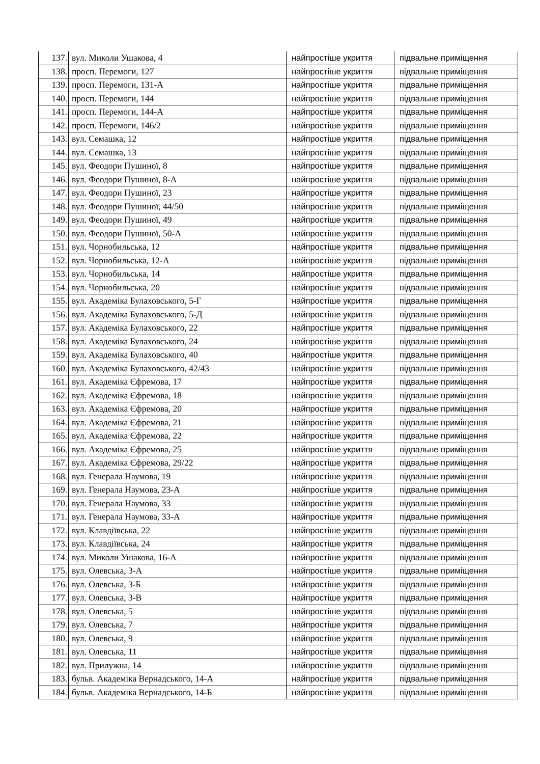| 137. | вул. Миколи Ушакова, 4 | найпростіше укриття | підвальне приміщення |
| 138. | просп. Перемоги, 127 | найпростіше укриття | підвальне приміщення |
| 139. | просп. Перемоги, 131-А | найпростіше укриття | підвальне приміщення |
| 140. | просп. Перемоги, 144 | найпростіше укриття | підвальне приміщення |
| 141. | просп. Перемоги, 144-А | найпростіше укриття | підвальне приміщення |
| 142. | просп. Перемоги, 146/2 | найпростіше укриття | підвальне приміщення |
| 143. | вул. Семашка, 12 | найпростіше укриття | підвальне приміщення |
| 144. | вул. Семашка, 13 | найпростіше укриття | підвальне приміщення |
| 145. | вул. Феодори Пушиної, 8 | найпростіше укриття | підвальне приміщення |
| 146. | вул. Феодори Пушиної, 8-А | найпростіше укриття | підвальне приміщення |
| 147. | вул. Феодори Пушиної, 23 | найпростіше укриття | підвальне приміщення |
| 148. | вул. Феодори Пушиної, 44/50 | найпростіше укриття | підвальне приміщення |
| 149. | вул. Феодори Пушиної, 49 | найпростіше укриття | підвальне приміщення |
| 150. | вул. Феодори Пушиної, 50-А | найпростіше укриття | підвальне приміщення |
| 151. | вул. Чорнобильська, 12 | найпростіше укриття | підвальне приміщення |
| 152. | вул. Чорнобильська, 12-А | найпростіше укриття | підвальне приміщення |
| 153. | вул. Чорнобильська, 14 | найпростіше укриття | підвальне приміщення |
| 154. | вул. Чорнобильська, 20 | найпростіше укриття | підвальне приміщення |
| 155. | вул. Академіка Булаховського, 5-Г | найпростіше укриття | підвальне приміщення |
| 156. | вул. Академіка Булаховського, 5-Д | найпростіше укриття | підвальне приміщення |
| 157. | вул. Академіка Булаховського, 22 | найпростіше укриття | підвальне приміщення |
| 158. | вул. Академіка Булаховського, 24 | найпростіше укриття | підвальне приміщення |
| 159. | вул. Академіка Булаховського, 40 | найпростіше укриття | підвальне приміщення |
| 160. | вул. Академіка Булаховського, 42/43 | найпростіше укриття | підвальне приміщення |
| 161. | вул. Академіка Єфремова, 17 | найпростіше укриття | підвальне приміщення |
| 162. | вул. Академіка Єфремова, 18 | найпростіше укриття | підвальне приміщення |
| 163. | вул. Академіка Єфремова, 20 | найпростіше укриття | підвальне приміщення |
| 164. | вул. Академіка Єфремова, 21 | найпростіше укриття | підвальне приміщення |
| 165. | вул. Академіка Єфремова, 22 | найпростіше укриття | підвальне приміщення |
| 166. | вул. Академіка Єфремова, 25 | найпростіше укриття | підвальне приміщення |
| 167. | вул. Академіка Єфремова, 29/22 | найпростіше укриття | підвальне приміщення |
| 168. | вул. Генерала Наумова, 19 | найпростіше укриття | підвальне приміщення |
| 169. | вул. Генерала Наумова, 23-А | найпростіше укриття | підвальне приміщення |
| 170. | вул. Генерала Наумова, 33 | найпростіше укриття | підвальне приміщення |
| 171. | вул. Генерала Наумова, 33-А | найпростіше укриття | підвальне приміщення |
| 172. | вул. Клавдіївська, 22 | найпростіше укриття | підвальне приміщення |
| 173. | вул. Клавдіївська, 24 | найпростіше укриття | підвальне приміщення |
| 174. | вул. Миколи Ушакова, 16-А | найпростіше укриття | підвальне приміщення |
| 175. | вул. Олевська, 3-А | найпростіше укриття | підвальне приміщення |
| 176. | вул. Олевська, 3-Б | найпростіше укриття | підвальне приміщення |
| 177. | вул. Олевська, 3-В | найпростіше укриття | підвальне приміщення |
| 178. | вул. Олевська, 5 | найпростіше укриття | підвальне приміщення |
| 179. | вул. Олевська, 7 | найпростіше укриття | підвальне приміщення |
| 180. | вул. Олевська, 9 | найпростіше укриття | підвальне приміщення |
| 181. | вул. Олевська, 11 | найпростіше укриття | підвальне приміщення |
| 182. | вул. Прилужна, 14 | найпростіше укриття | підвальне приміщення |
| 183. | бульв. Академіка Вернадського, 14-А | найпростіше укриття | підвальне приміщення |
| 184. | бульв. Академіка Вернадського, 14-Б | найпростіше укриття | підвальне приміщення |